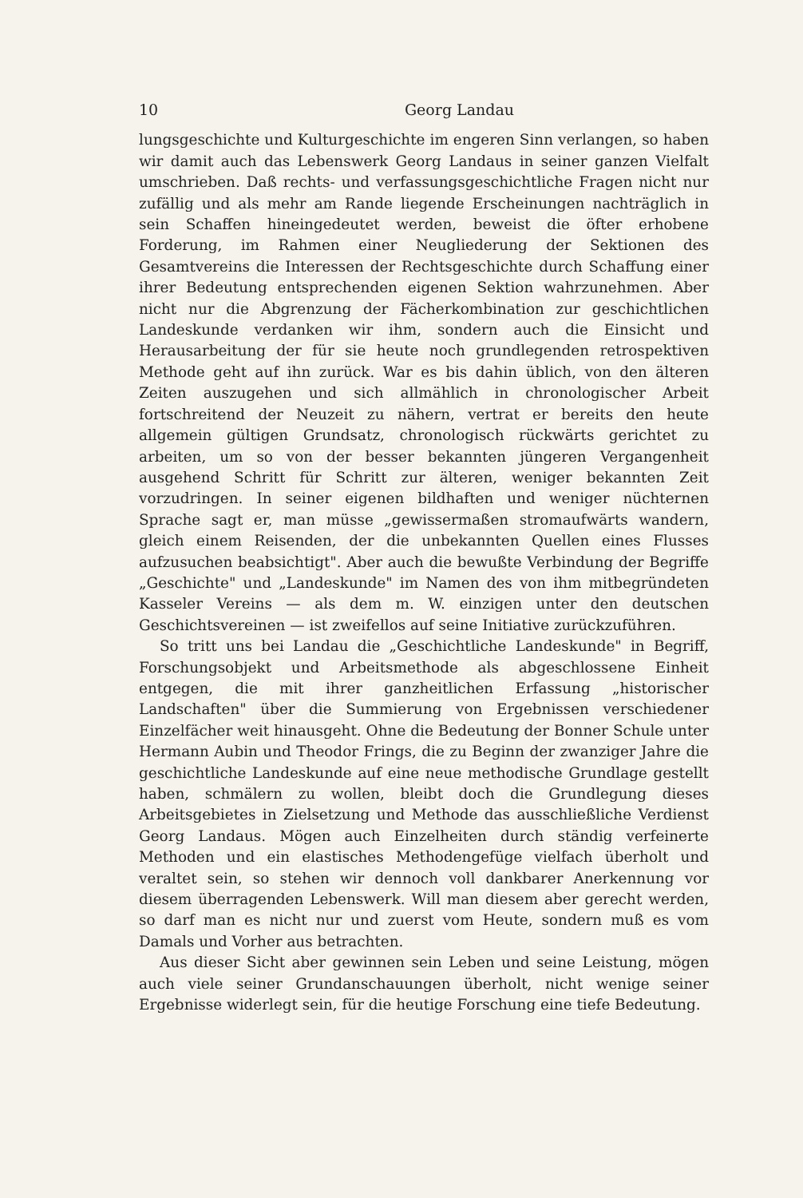10 Georg Landau
lungsgeschichte und Kulturgeschichte im engeren Sinn verlangen, so haben wir damit auch das Lebenswerk Georg Landaus in seiner ganzen Vielfalt umschrieben. Daß rechts- und verfassungsgeschichtliche Fragen nicht nur zufällig und als mehr am Rande liegende Erscheinungen nachträglich in sein Schaffen hineingedeutet werden, beweist die öfter erhobene Forderung, im Rahmen einer Neugliederung der Sektionen des Gesamtvereins die Interessen der Rechtsgeschichte durch Schaffung einer ihrer Bedeutung entsprechenden eigenen Sektion wahrzunehmen. Aber nicht nur die Abgrenzung der Fächerkombination zur geschichtlichen Landeskunde verdanken wir ihm, sondern auch die Einsicht und Herausarbeitung der für sie heute noch grundlegenden retrospektiven Methode geht auf ihn zurück. War es bis dahin üblich, von den älteren Zeiten auszugehen und sich allmählich in chronologischer Arbeit fortschreitend der Neuzeit zu nähern, vertrat er bereits den heute allgemein gültigen Grundsatz, chronologisch rückwärts gerichtet zu arbeiten, um so von der besser bekannten jüngeren Vergangenheit ausgehend Schritt für Schritt zur älteren, weniger bekannten Zeit vorzudringen. In seiner eigenen bildhaften und weniger nüchternen Sprache sagt er, man müsse „gewissermaßen stromaufwärts wandern, gleich einem Reisenden, der die unbekannten Quellen eines Flusses aufzusuchen beabsichtigt". Aber auch die bewußte Verbindung der Begriffe „Geschichte" und „Landeskunde" im Namen des von ihm mitbegründeten Kasseler Vereins — als dem m. W. einzigen unter den deutschen Geschichtsvereinen — ist zweifellos auf seine Initiative zurückzuführen.
So tritt uns bei Landau die „Geschichtliche Landeskunde" in Begriff, Forschungsobjekt und Arbeitsmethode als abgeschlossene Einheit entgegen, die mit ihrer ganzheitlichen Erfassung „historischer Landschaften" über die Summierung von Ergebnissen verschiedener Einzelfächer weit hinausgeht. Ohne die Bedeutung der Bonner Schule unter Hermann Aubin und Theodor Frings, die zu Beginn der zwanziger Jahre die geschichtliche Landeskunde auf eine neue methodische Grundlage gestellt haben, schmälern zu wollen, bleibt doch die Grundlegung dieses Arbeitsgebietes in Zielsetzung und Methode das ausschließliche Verdienst Georg Landaus. Mögen auch Einzelheiten durch ständig verfeinerte Methoden und ein elastisches Methodengefüge vielfach überholt und veraltet sein, so stehen wir dennoch voll dankbarer Anerkennung vor diesem überragenden Lebenswerk. Will man diesem aber gerecht werden, so darf man es nicht nur und zuerst vom Heute, sondern muß es vom Damals und Vorher aus betrachten.
Aus dieser Sicht aber gewinnen sein Leben und seine Leistung, mögen auch viele seiner Grundanschauungen überholt, nicht wenige seiner Ergebnisse widerlegt sein, für die heutige Forschung eine tiefe Bedeutung.